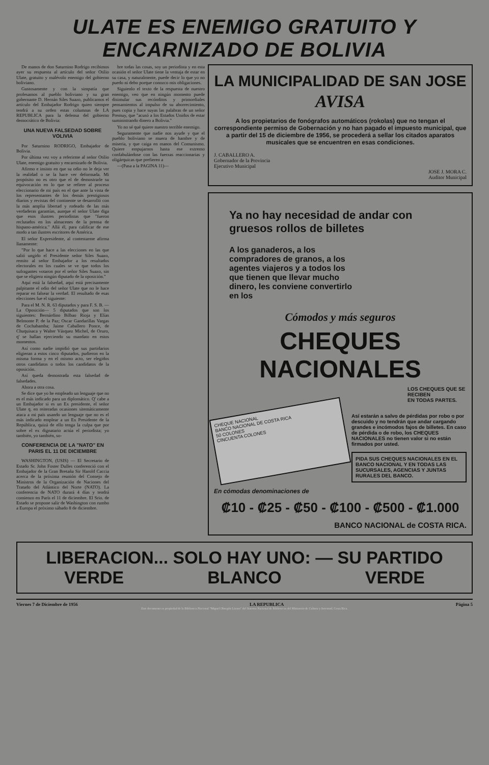ULATE ES ENEMIGO GRATUITO Y ENCARNIZADO DE BOLIVIA
De manos de don Saturnino Rodrigo recibimos ayer su respuesta al artículo del señor Otilio Ulate, gratuito y malévolo enemigo del gobierno boliviano.
Gustosamente y con la simpatía que profesamos al pueblo boliviano y su gran gobernante D. Hernán Siles Suazo, publicamos el artículo del Embajador Rodrigo quien siempre tendrá a su orden estas columnas de LA REPUBLICA para la defensa del gobierno democrático de Bolivia:
UNA NUEVA FALSEDAD SOBRE VOLIVIA
Por Saturnino RODRIGO, Embajador de Bolivia.
Por última vez voy a referirme al señor Otilio Ulate, enemigo gratuito y encarnizado de Bolivia.
Afirmo e insisto en que su odio no le deja ver la realidad o se la hace ver deformada. Mi propósito no es otro que el de demostrarle su equivocación en lo que se refiere al proceso eleccionario de mi país en el que ante la vista de los representantes de los demás prestigiosos diarios y revistas del continente se desarrolló con la más amplia libertad y rodeado de las más verdaderas garantías, aunque el señor Ulate diga que esos ilustres periodistas que "fueron reclutados en los almacenes de la prensa de hispano-américa." Allá él, para calificar de ese modo a tan ilustres escritores de América.
El señor Expresidente, al contestarme afirma llanamente:
"Por lo que hace a las elecciones en las que salió ungido el Presidente señor Siles Suazo, remito al señor Embajador a los resultados electorales en los cuales se ve que todos los sufragantes votaron por el señor Siles Suazo, sin que se eligiera ningún diputado de la oposición."
Aquí está la falsedad, aquí está precisamente palpitante el odio del señor Ulate que no le hace reparar en falsear la verdad. El resultado de esas elecciones fue el siguiente:
Para el M. N. R. 63 diputados y para F. S. B. —La Oposición— 5 diputados que son los siguientes: Bernárdino Bilbao Rioja y Elías Belmonte P. de la Paz; Oscar Gandarillas Vargas de Cochabamba; Jaime Caballero Ponce, de Chuquisaca y Walter Vásquez Michel, de Oruro, q' se hallan ejerciendo su mandato en estos momentos.
Así como nadie impidió que sus partidarios eligieran a estos cinco diputados, pudieron en la misma forma y en el mismo acto, ser elegidos otros candidatos o todos los candidatos de la oposición.
Así queda demostrada esta falsedad de falsedades.
Ahora a otra cosa.
Se dice que yo he empleado un lenguaje que no es el más indicado para un diplomático. Q' cabe a un Embajador si es un Ex presidente, el señor Ulate q. en reiteradas ocasiones sitemáticamente ataca a mi país usando un lenguaje que no es el más indicado emplear a un Ex Presidente de la República, quizá de ello tenga la culpa que por sobre el ex dignatario actúa el periodista; yo también, yo también, so-
CONFERENCIA DE LA "NATO" EN PARIS EL 11 DE DICIEMBRE
WASHINGTON, (USIS) — El Secretario de Estado Sr. John Foster Dulles conferenció con el Embajador de la Gran Bretaña Sir Harold Caccia acerca de la próxima reunión del Consejo de Ministros de la Organización de Naciones del Tratado del Atlántico del Norte (NATO). La conferencia de NATO durará 4 días y tendrá comienzo en París el 11 de diciembre. El Srio. de Estado se propone salir de Washington con rumbo a Europa el próximo sábado 8 de diciembre.
bre todas las cosas, soy un periodista y en esta ocasión el señor Ulate tiene la ventaja de estar en su casa, y naturalmente, puede decir lo que yo no puedo ni debo porque conozco mis obligaciones.
Siguienlo el texto de la respuesta de nuestro enemigo, veo que en ningún momento puede disimular sus recónditos y primordiales pensamientos al impulso de su aborrecimiento, pues copia y hace suyas las palabras de un señor Premuy, que "acusó a los Estados Unidos de estar suministrando dinero a Bolivia."
Yo no sé qué quiere nuestro terrible enemigo.
Seguramente que nadie nos ayude y que el pueblo boliviano se muera de hambre y de miseria, y que caiga en manos del Comunismo. Quiere empujarnos hasta ese extremo confabulándose con las fuerzas reaccionarias y oligárquicas que prefieren a
—(Pasa a la PAGINA 11)—
LA MUNICIPALIDAD DE SAN JOSE
AVISA
A los propietarios de fonógrafos automáticos (rokolas) que no tengan el correspondiente permiso de Gobernación y no han pagado el impuesto municipal, que a partir del 15 de diciembre de 1956, se procederá a sellar los citados aparatos musicales que se encuentren en esas condiciones.
J. CABALLERO A.
Gobernador de la Provincia
Ejecutivo Municipal
JOSE J. MORA C.
Auditor Municipal
Ya no hay necesidad de andar con gruesos rollos de billetes
A los ganaderos, a los compradores de granos, a los agentes viajeros y a todos los que tienen que llevar mucho dinero, les conviene convertirlo en los
Cómodos y más seguros
CHEQUES NACIONALES
LOS CHEQUES QUE SE RECIBEN
EN TODAS PARTES.
CHEQUE NACIONAL
BANCO NACIONAL DE COSTA RICA
50 COLONES
CINCUENTA COLONES
Así estarán a salvo de pérdidas por robo o por descuido y no tendrán que andar cargando grandes e incómodos fajos de billetes. En caso de pérdida o de robo, los CHEQUES NACIONALES no tienen valor si no están firmados por usted.
PIDA SUS CHEQUES NACIONALES EN EL BANCO NACIONAL Y EN TODAS LAS SUCURSALES, AGENCIAS Y JUNTAS RURALES DEL BANCO.
En cómodas denominaciones de
₡10 - ₡25 - ₡50 - ₡100 - ₡500 - ₡1.000
BANCO NACIONAL de COSTA RICA.
LIBERACION... SOLO HAY UNO: — SU PARTIDO
VERDE BLANCO VERDE
Viernes 7 de Diciembre de 1956 LA REPUBLICA Página 5
Este documento es propiedad de la Biblioteca Nacional "Miguel Obregón Lizano" del Sistema Nacional de Bibliotecas del Ministerio de Cultura y Juventud, Costa Rica.